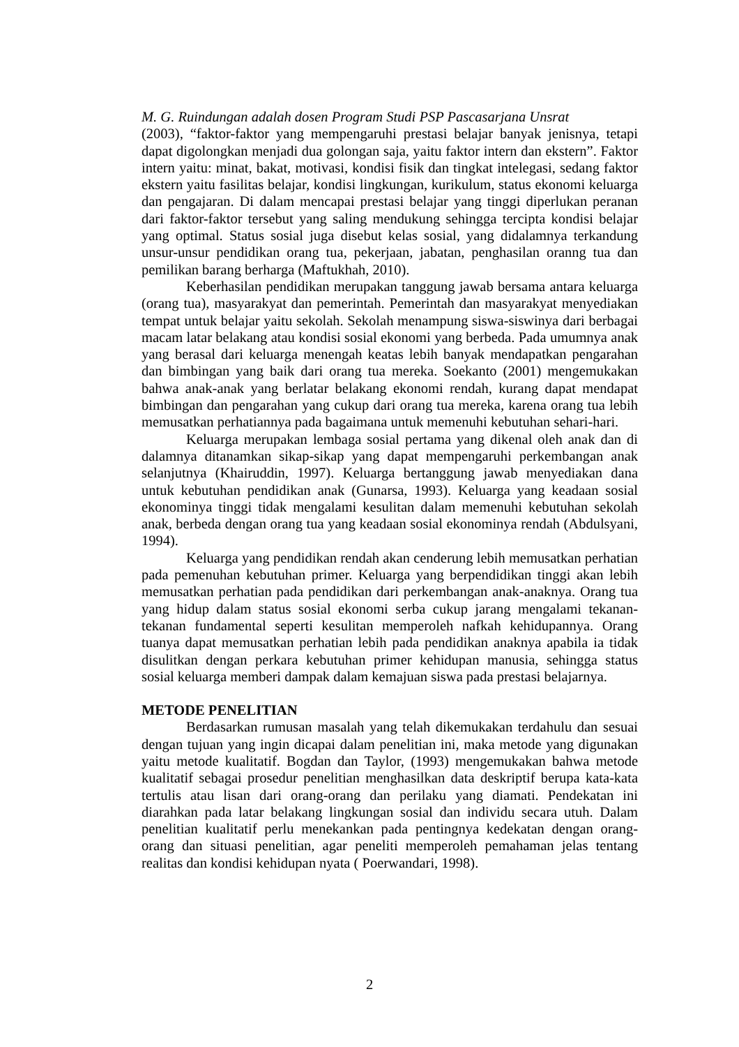M. G. Ruindungan adalah dosen Program Studi PSP Pascasarjana Unsrat
(2003), “faktor-faktor yang mempengaruhi prestasi belajar banyak jenisnya, tetapi dapat digolongkan menjadi dua golongan saja, yaitu faktor intern dan ekstern”. Faktor intern yaitu: minat, bakat, motivasi, kondisi fisik dan tingkat intelegasi, sedang faktor ekstern yaitu fasilitas belajar, kondisi lingkungan, kurikulum, status ekonomi keluarga dan pengajaran. Di dalam mencapai prestasi belajar yang tinggi diperlukan peranan dari faktor-faktor tersebut yang saling mendukung sehingga tercipta kondisi belajar yang optimal. Status sosial juga disebut kelas sosial, yang didalamnya terkandung unsur-unsur pendidikan orang tua, pekerjaan, jabatan, penghasilan oranng tua dan pemilikan barang berharga (Maftukhah, 2010).
Keberhasilan pendidikan merupakan tanggung jawab bersama antara keluarga (orang tua), masyarakyat dan pemerintah. Pemerintah dan masyarakyat menyediakan tempat untuk belajar yaitu sekolah. Sekolah menampung siswa-siswinya dari berbagai macam latar belakang atau kondisi sosial ekonomi yang berbeda. Pada umumnya anak yang berasal dari keluarga menengah keatas lebih banyak mendapatkan pengarahan dan bimbingan yang baik dari orang tua mereka. Soekanto (2001) mengemukakan bahwa anak-anak yang berlatar belakang ekonomi rendah, kurang dapat mendapat bimbingan dan pengarahan yang cukup dari orang tua mereka, karena orang tua lebih memusatkan perhatiannya pada bagaimana untuk memenuhi kebutuhan sehari-hari.
Keluarga merupakan lembaga sosial pertama yang dikenal oleh anak dan di dalamnya ditanamkan sikap-sikap yang dapat mempengaruhi perkembangan anak selanjutnya (Khairuddin, 1997). Keluarga bertanggung jawab menyediakan dana untuk kebutuhan pendidikan anak (Gunarsa, 1993). Keluarga yang keadaan sosial ekonominya tinggi tidak mengalami kesulitan dalam memenuhi kebutuhan sekolah anak, berbeda dengan orang tua yang keadaan sosial ekonominya rendah (Abdulsyani, 1994).
Keluarga yang pendidikan rendah akan cenderung lebih memusatkan perhatian pada pemenuhan kebutuhan primer. Keluarga yang berpendidikan tinggi akan lebih memusatkan perhatian pada pendidikan dari perkembangan anak-anaknya. Orang tua yang hidup dalam status sosial ekonomi serba cukup jarang mengalami tekanan-tekanan fundamental seperti kesulitan memperoleh nafkah kehidupannya. Orang tuanya dapat memusatkan perhatian lebih pada pendidikan anaknya apabila ia tidak disulitkan dengan perkara kebutuhan primer kehidupan manusia, sehingga status sosial keluarga memberi dampak dalam kemajuan siswa pada prestasi belajarnya.
METODE PENELITIAN
Berdasarkan rumusan masalah yang telah dikemukakan terdahulu dan sesuai dengan tujuan yang ingin dicapai dalam penelitian ini, maka metode yang digunakan yaitu metode kualitatif. Bogdan dan Taylor, (1993) mengemukakan bahwa metode kualitatif sebagai prosedur penelitian menghasilkan data deskriptif berupa kata-kata tertulis atau lisan dari orang-orang dan perilaku yang diamati. Pendekatan ini diarahkan pada latar belakang lingkungan sosial dan individu secara utuh. Dalam penelitian kualitatif perlu menekankan pada pentingnya kedekatan dengan orang-orang dan situasi penelitian, agar peneliti memperoleh pemahaman jelas tentang realitas dan kondisi kehidupan nyata ( Poerwandari, 1998).
2